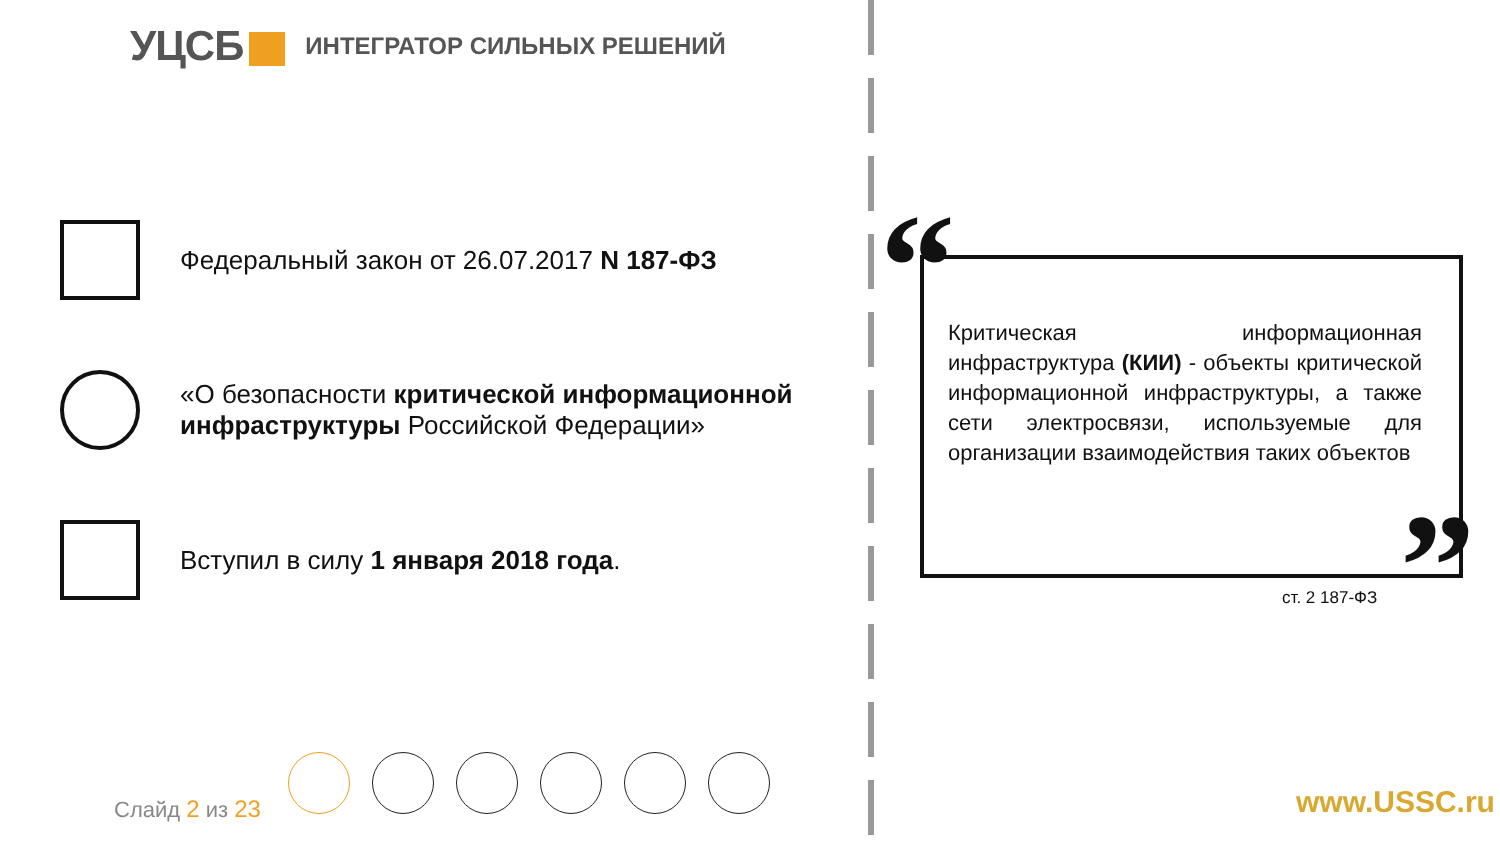УЦСБ
ИНТЕГРАТОР СИЛЬНЫХ РЕШЕНИЙ
Федеральный закон от 26.07.2017 N 187-ФЗ
«О безопасности критической информационной инфраструктуры Российской Федерации»
Вступил в силу 1 января 2018 года.
“
”
Критическая информационная инфраструктура (КИИ) - объекты критической информационной инфраструктуры, а также сети электросвязи, используемые для организации взаимодействия таких объектов
ст. 2 187-ФЗ
Слайд 2 из 23 www.USSC.ru